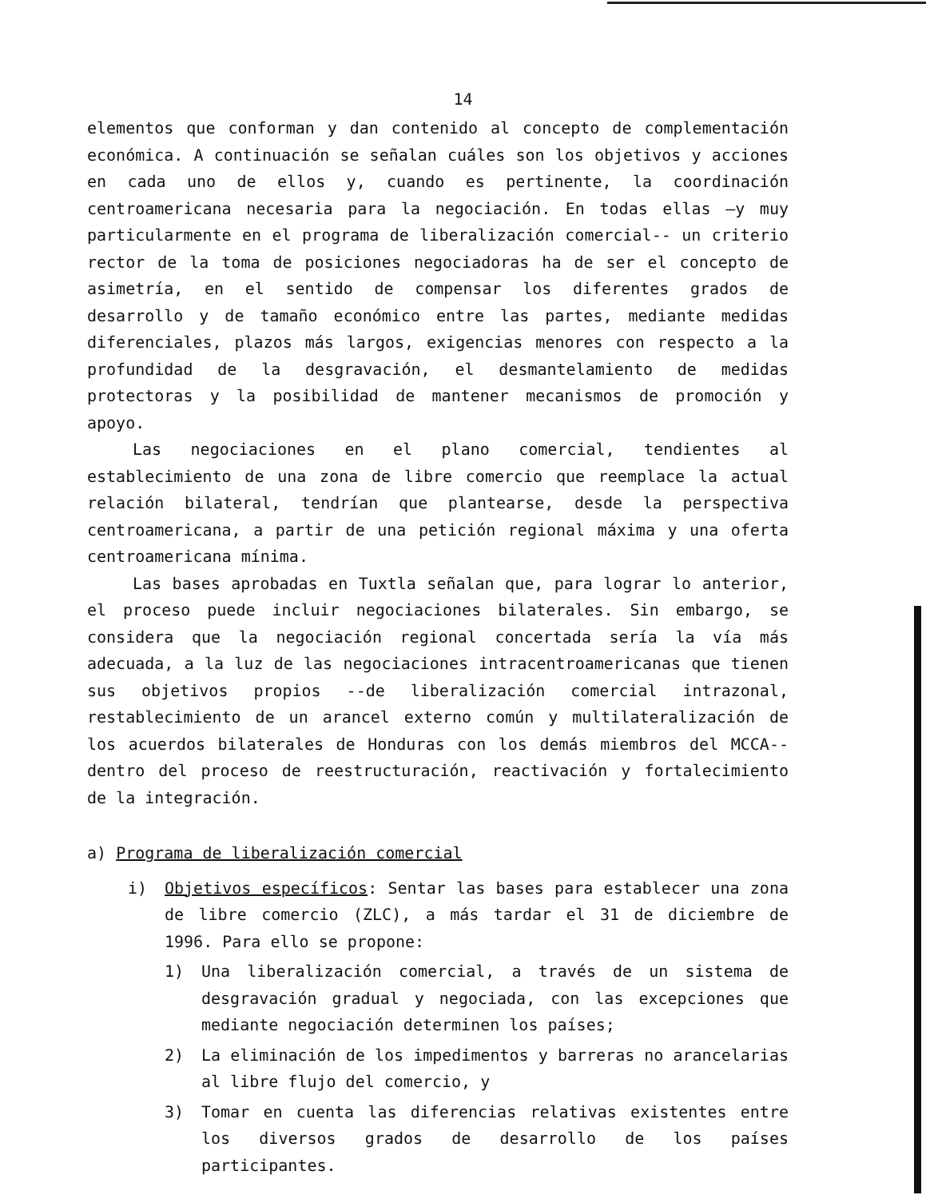14
elementos que conforman y dan contenido al concepto de complementación económica. A continuación se señalan cuáles son los objetivos y acciones en cada uno de ellos y, cuando es pertinente, la coordinación centroamericana necesaria para la negociación. En todas ellas —y muy particularmente en el programa de liberalización comercial-- un criterio rector de la toma de posiciones negociadoras ha de ser el concepto de asimetría, en el sentido de compensar los diferentes grados de desarrollo y de tamaño económico entre las partes, mediante medidas diferenciales, plazos más largos, exigencias menores con respecto a la profundidad de la desgravación, el desmantelamiento de medidas protectoras y la posibilidad de mantener mecanismos de promoción y apoyo.
Las negociaciones en el plano comercial, tendientes al establecimiento de una zona de libre comercio que reemplace la actual relación bilateral, tendrían que plantearse, desde la perspectiva centroamericana, a partir de una petición regional máxima y una oferta centroamericana mínima.
Las bases aprobadas en Tuxtla señalan que, para lograr lo anterior, el proceso puede incluir negociaciones bilaterales. Sin embargo, se considera que la negociación regional concertada sería la vía más adecuada, a la luz de las negociaciones intracentroamericanas que tienen sus objetivos propios --de liberalización comercial intrazonal, restablecimiento de un arancel externo común y multilateralización de los acuerdos bilaterales de Honduras con los demás miembros del MCCA-- dentro del proceso de reestructuración, reactivación y fortalecimiento de la integración.
a) Programa de liberalización comercial
i) Objetivos específicos: Sentar las bases para establecer una zona de libre comercio (ZLC), a más tardar el 31 de diciembre de 1996. Para ello se propone:
1) Una liberalización comercial, a través de un sistema de desgravación gradual y negociada, con las excepciones que mediante negociación determinen los países;
2) La eliminación de los impedimentos y barreras no arancelarias al libre flujo del comercio, y
3) Tomar en cuenta las diferencias relativas existentes entre los diversos grados de desarrollo de los países participantes.